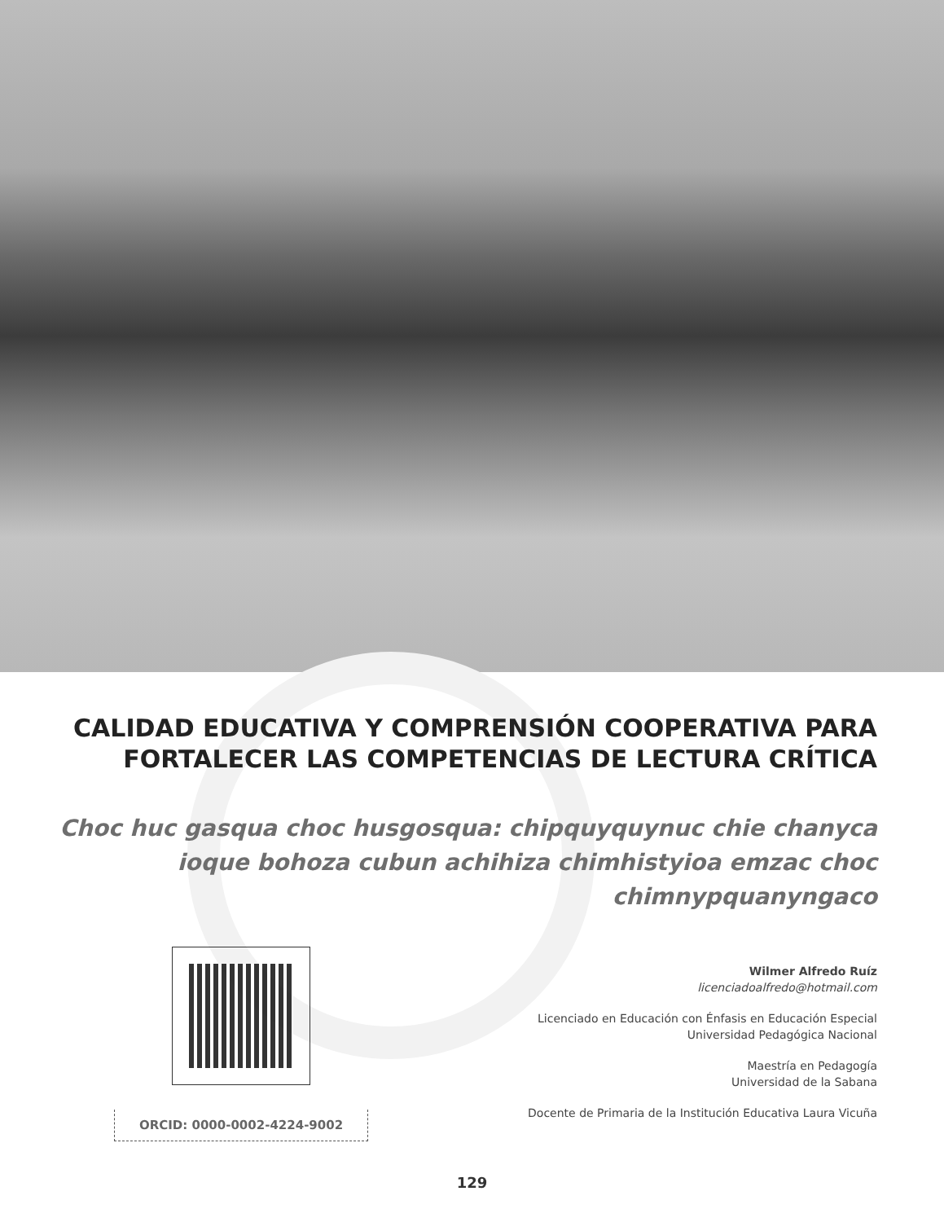CALIDAD EDUCATIVA Y COMPRENSIÓN COOPERATIVA PARA FORTALECER LAS COMPETENCIAS DE LECTURA CRÍTICA
Choc huc gasqua choc husgosqua: chipquyquynuc chie chanyca ioque bohoza cubun achihiza chimhistyioa emzac choc chimnypquanyngaco
ORCID: 0000-0002-4224-9002
Wilmer Alfredo Ruíz
licenciadoalfredo@hotmail.com
Licenciado en Educación con Énfasis en Educación Especial
Universidad Pedagógica Nacional
Maestría en Pedagogía
Universidad de la Sabana
Docente de Primaria de la Institución Educativa Laura Vicuña
129